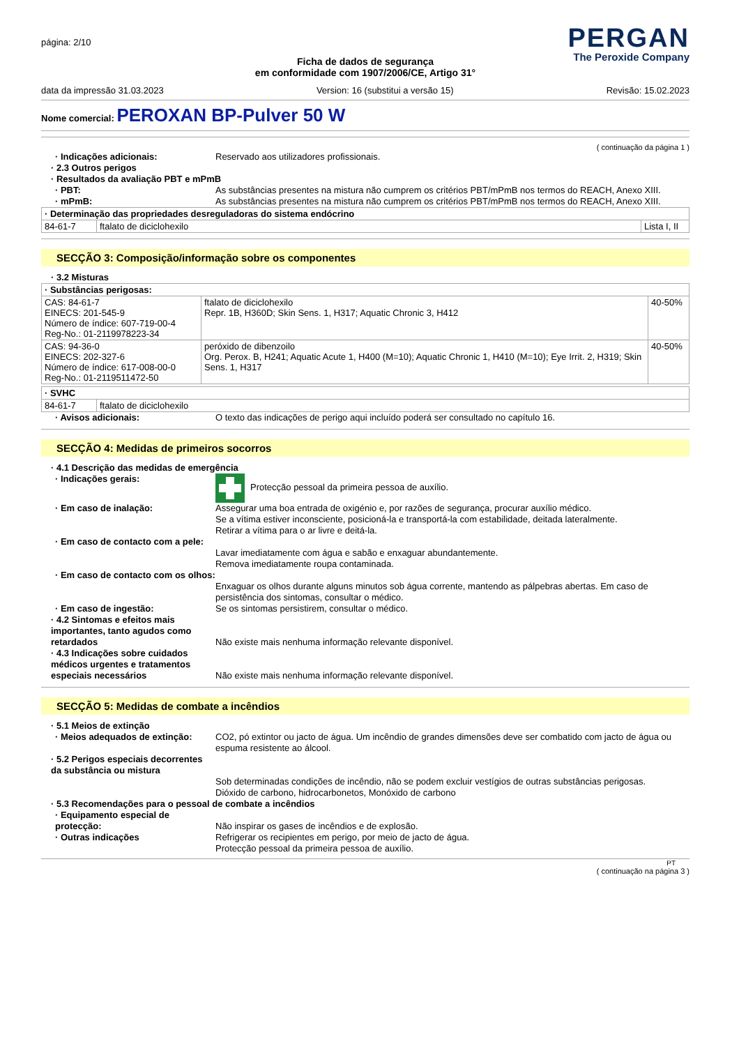página: 2/10
PERGAN
The Peroxide Company
Ficha de dados de segurança
em conformidade com 1907/2006/CE, Artigo 31°
data da impressão 31.03.2023 Version: 16 (substitui a versão 15) Revisão: 15.02.2023
Nome comercial: PEROXAN BP-Pulver 50 W
( continuação da página 1 )
· Indicações adicionais: Reservado aos utilizadores profissionais.
· 2.3 Outros perigos
· Resultados da avaliação PBT e mPmB
· PBT: As substâncias presentes na mistura não cumprem os critérios PBT/mPmB nos termos do REACH, Anexo XIII.
· mPmB: As substâncias presentes na mistura não cumprem os critérios PBT/mPmB nos termos do REACH, Anexo XIII.
| · Determinação das propriedades desreguladoras do sistema endócrino | | |
| --- | --- | --- |
| 84-61-7 | ftalato de diciclohexilo | Lista I, II |
SECÇÃO 3: Composição/informação sobre os componentes
· 3.2 Misturas
| · Substâncias perigosas: | | |
| --- | --- | --- |
| CAS: 84-61-7 EINECS: 201-545-9 Número de índice: 607-719-00-4 Reg-No.: 01-2119978223-34 | ftalato de diciclohexilo Repr. 1B, H360D; Skin Sens. 1, H317; Aquatic Chronic 3, H412 | 40-50% |
| CAS: 94-36-0 EINECS: 202-327-6 Número de índice: 617-008-00-0 Reg-No.: 01-2119511472-50 | peróxido de dibenzoilo Org. Perox. B, H241; Aquatic Acute 1, H400 (M=10); Aquatic Chronic 1, H410 (M=10); Eye Irrit. 2, H319; Skin Sens. 1, H317 | 40-50% |
| · SVHC | |
| --- | --- |
| 84-61-7 | ftalato de diciclohexilo |
· Avisos adicionais: O texto das indicações de perigo aqui incluído poderá ser consultado no capítulo 16.
SECÇÃO 4: Medidas de primeiros socorros
· 4.1 Descrição das medidas de emergência
· Indicações gerais: Protecção pessoal da primeira pessoa de auxílio.
· Em caso de inalação: Assegurar uma boa entrada de oxigénio e, por razões de segurança, procurar auxílio médico.
Se a vítima estiver inconsciente, posicioná-la e transportá-la com estabilidade, deitada lateralmente.
Retirar a vítima para o ar livre e deitá-la.
· Em caso de contacto com a pele:
Lavar imediatamente com água e sabão e enxaguar abundantemente.
Remova imediatamente roupa contaminada.
· Em caso de contacto com os olhos:
Enxaguar os olhos durante alguns minutos sob água corrente, mantendo as pálpebras abertas. Em caso de persistência dos sintomas, consultar o médico.
· Em caso de ingestão: Se os sintomas persistirem, consultar o médico.
· 4.2 Sintomas e efeitos mais importantes, tanto agudos como retardados
Não existe mais nenhuma informação relevante disponível.
· 4.3 Indicações sobre cuidados médicos urgentes e tratamentos especiais necessários
Não existe mais nenhuma informação relevante disponível.
SECÇÃO 5: Medidas de combate a incêndios
· 5.1 Meios de extinção
· Meios adequados de extinção:
CO2, pó extintor ou jacto de água. Um incêndio de grandes dimensões deve ser combatido com jacto de água ou espuma resistente ao álcool.
· 5.2 Perigos especiais decorrentes da substância ou mistura
Sob determinadas condições de incêndio, não se podem excluir vestígios de outras substâncias perigosas.
Dióxido de carbono, hidrocarbonetos, Monóxido de carbono
· 5.3 Recomendações para o pessoal de combate a incêndios
· Equipamento especial de protecção:
Não inspirar os gases de incêndios e de explosão.
· Outras indicações Refrigerar os recipientes em perigo, por meio de jacto de água.
Protecção pessoal da primeira pessoa de auxílio.
PT
( continuação na página 3 )